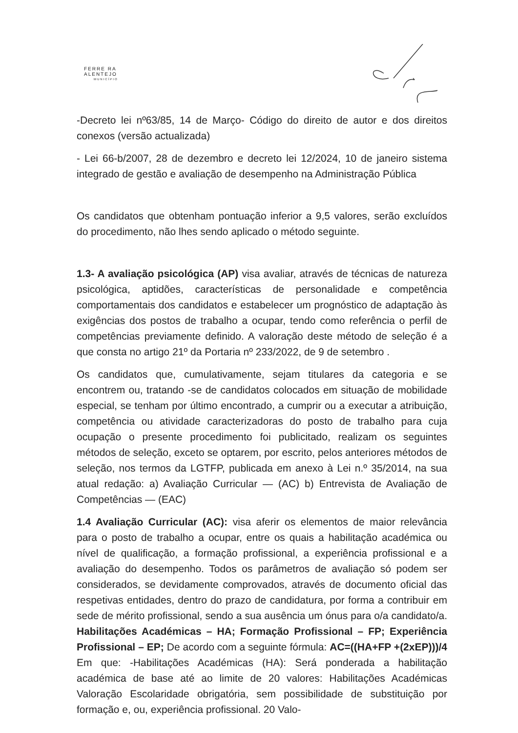FERRE RA
ALENTEJO
MUNICÍPIO
-Decreto lei nº63/85, 14 de Março- Código do direito de autor e dos direitos conexos (versão actualizada)
- Lei 66-b/2007, 28 de dezembro e decreto lei 12/2024, 10 de janeiro sistema integrado de gestão e avaliação de desempenho na Administração Pública
Os candidatos que obtenham pontuação inferior a 9,5 valores, serão excluídos do procedimento, não lhes sendo aplicado o método seguinte.
1.3- A avaliação psicológica (AP) visa avaliar, através de técnicas de natureza psicológica, aptidões, características de personalidade e competência comportamentais dos candidatos e estabelecer um prognóstico de adaptação às exigências dos postos de trabalho a ocupar, tendo como referência o perfil de competências previamente definido. A valoração deste método de seleção é a que consta no artigo 21º da Portaria nº 233/2022, de 9 de setembro .
Os candidatos que, cumulativamente, sejam titulares da categoria e se encontrem ou, tratando -se de candidatos colocados em situação de mobilidade especial, se tenham por último encontrado, a cumprir ou a executar a atribuição, competência ou atividade caracterizadoras do posto de trabalho para cuja ocupação o presente procedimento foi publicitado, realizam os seguintes métodos de seleção, exceto se optarem, por escrito, pelos anteriores métodos de seleção, nos termos da LGTFP, publicada em anexo à Lei n.º 35/2014, na sua atual redação: a) Avaliação Curricular — (AC) b) Entrevista de Avaliação de Competências — (EAC)
1.4 Avaliação Curricular (AC): visa aferir os elementos de maior relevância para o posto de trabalho a ocupar, entre os quais a habilitação académica ou nível de qualificação, a formação profissional, a experiência profissional e a avaliação do desempenho. Todos os parâmetros de avaliação só podem ser considerados, se devidamente comprovados, através de documento oficial das respetivas entidades, dentro do prazo de candidatura, por forma a contribuir em sede de mérito profissional, sendo a sua ausência um ónus para o/a candidato/a. Habilitações Académicas – HA; Formação Profissional – FP; Experiência Profissional – EP; De acordo com a seguinte fórmula: AC=((HA+FP +(2xEP)))/4 Em que: -Habilitações Académicas (HA): Será ponderada a habilitação académica de base até ao limite de 20 valores: Habilitações Académicas Valoração Escolaridade obrigatória, sem possibilidade de substituição por formação e, ou, experiência profissional. 20 Valo-